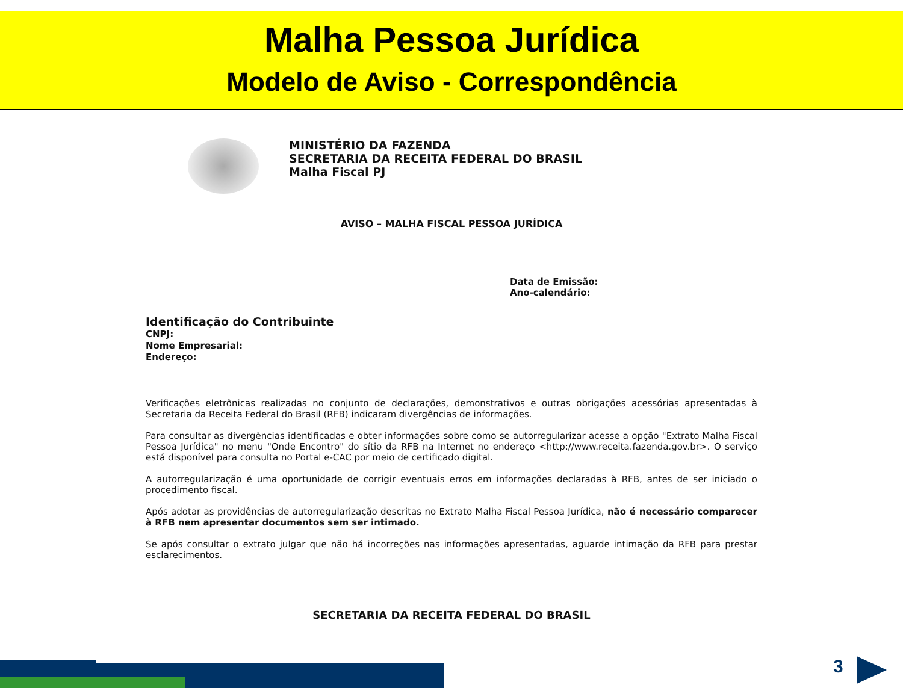Malha Pessoa Jurídica
Modelo de Aviso - Correspondência
MINISTÉRIO DA FAZENDA
SECRETARIA DA RECEITA FEDERAL DO BRASIL
Malha Fiscal PJ
AVISO – MALHA FISCAL PESSOA JURÍDICA
Data de Emissão:
Ano-calendário:
Identificação do Contribuinte
CNPJ:
Nome Empresarial:
Endereço:
Verificações eletrônicas realizadas no conjunto de declarações, demonstrativos e outras obrigações acessórias apresentadas à Secretaria da Receita Federal do Brasil (RFB) indicaram divergências de informações.
Para consultar as divergências identificadas e obter informações sobre como se autorregularizar acesse a opção "Extrato Malha Fiscal Pessoa Jurídica" no menu "Onde Encontro" do sítio da RFB na Internet no endereço <http://www.receita.fazenda.gov.br>. O serviço está disponível para consulta no Portal e-CAC por meio de certificado digital.
A autorregularização é uma oportunidade de corrigir eventuais erros em informações declaradas à RFB, antes de ser iniciado o procedimento fiscal.
Após adotar as providências de autorregularização descritas no Extrato Malha Fiscal Pessoa Jurídica, não é necessário comparecer à RFB nem apresentar documentos sem ser intimado.
Se após consultar o extrato julgar que não há incorreções nas informações apresentadas, aguarde intimação da RFB para prestar esclarecimentos.
SECRETARIA DA RECEITA FEDERAL DO BRASIL
3